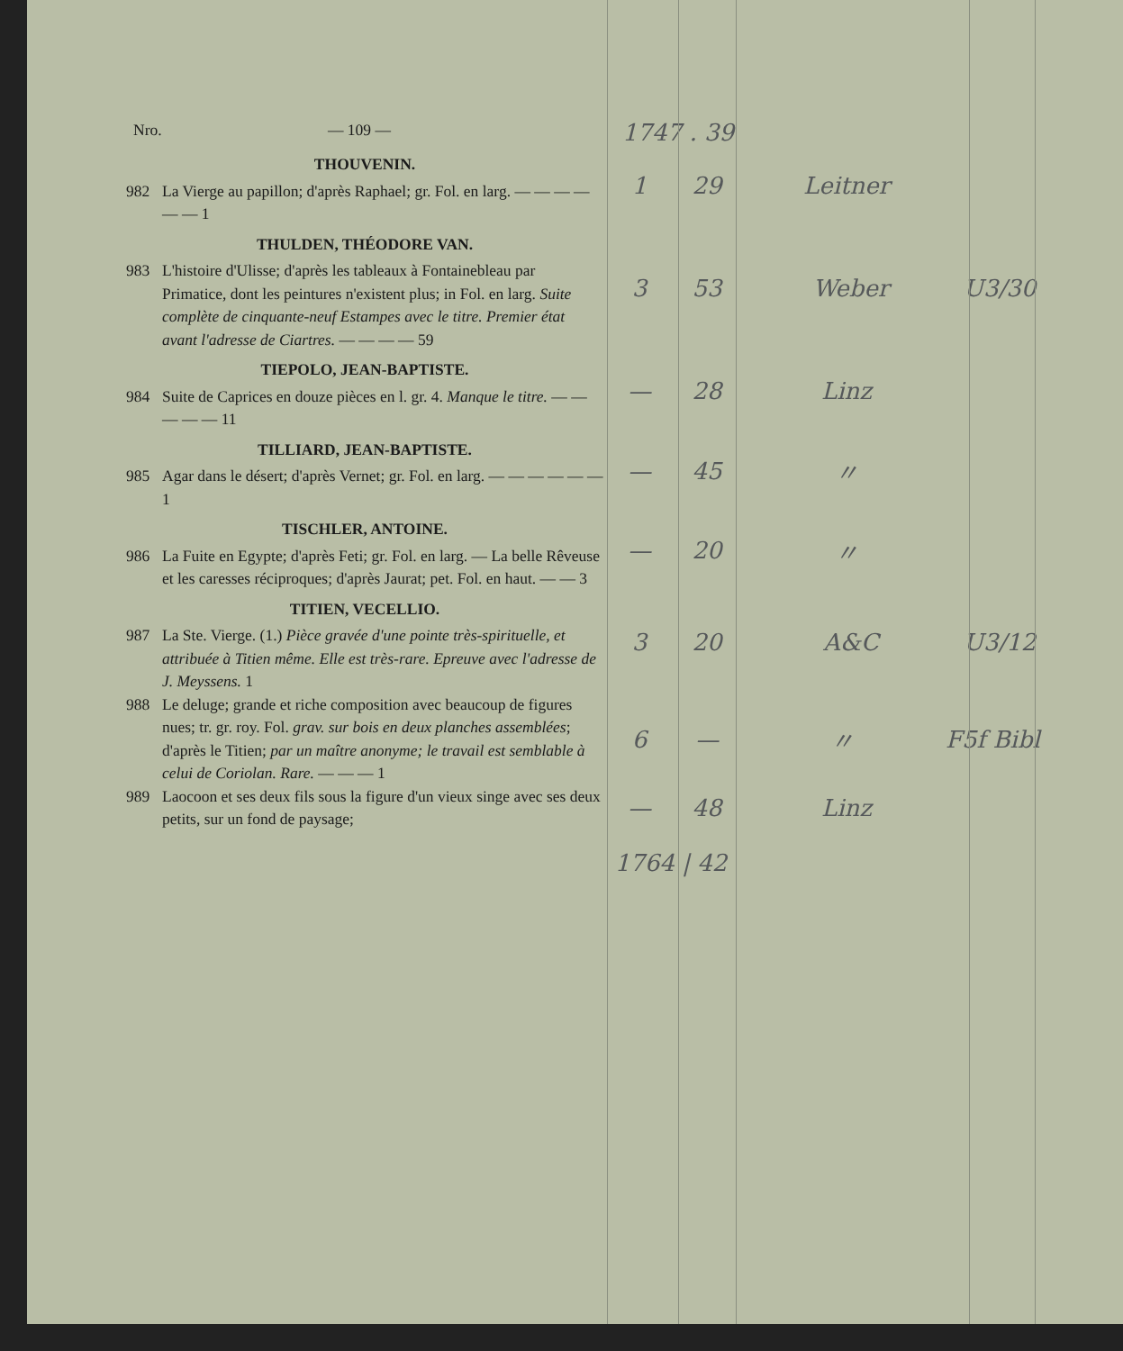Nro. — 109 —
1747 . 39
THOUVENIN.
982 La Vierge au papillon; d'après Raphael; gr. Fol. en larg. — — — — — — 1
1 29 Leitner
THULDEN, THÉODORE VAN.
983 L'histoire d'Ulisse; d'après les tableaux à Fontainebleau par Primatice, dont les peintures n'existent plus; in Fol. en larg. Suite complète de cinquante-neuf Estampes avec le titre. Premier état avant l'adresse de Ciartres. — — — — 59
3 53 Weber U3/30
TIEPOLO, JEAN-BAPTISTE.
984 Suite de Caprices en douze pièces en l. gr. 4. Manque le titre. — — — — — 11
— 28 Linz
TILLIARD, JEAN-BAPTISTE.
985 Agar dans le désert; d'après Vernet; gr. Fol. en larg. — — — — — — 1
— 45 〃
TISCHLER, ANTOINE.
986 La Fuite en Egypte; d'après Feti; gr. Fol. en larg. — La belle Rêveuse et les caresses réciproques; d'après Jaurat; pet. Fol. en haut. — — 3
— 20 〃
TITIEN, VECELLIO.
987 La Ste. Vierge. (1.) Pièce gravée d'une pointe très-spirituelle, et attribuée à Titien même. Elle est très-rare. Epreuve avec l'adresse de J. Meyssens. 1
3 20 A&C U3/12
988 Le deluge; grande et riche composition avec beaucoup de figures nues; tr. gr. roy. Fol. grav. sur bois en deux planches assemblées; d'après le Titien; par un maître anonyme; le travail est semblable à celui de Coriolan. Rare. — — — 1
6 — 〃 F5f Bibl
989 Laocoon et ses deux fils sous la figure d'un vieux singe avec ses deux petits, sur un fond de paysage;
— 48 Linz
1764 | 42